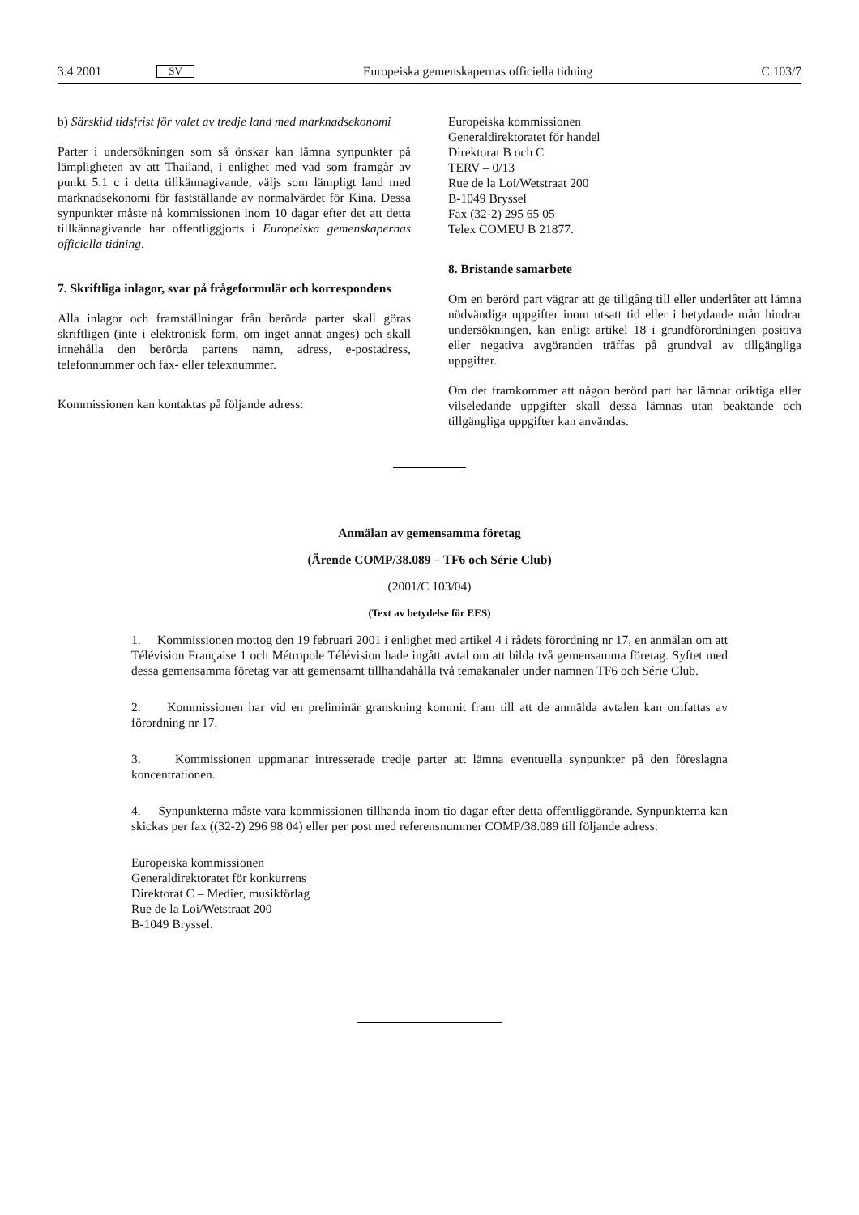3.4.2001 SV Europeiska gemenskapernas officiella tidning C 103/7
b) Särskild tidsfrist för valet av tredje land med marknadsekonomi
Parter i undersökningen som så önskar kan lämna synpunkter på lämpligheten av att Thailand, i enlighet med vad som framgår av punkt 5.1 c i detta tillkännagivande, väljs som lämpligt land med marknadsekonomi för fastställande av normalvärdet för Kina. Dessa synpunkter måste nå kommissionen inom 10 dagar efter det att detta tillkännagivande har offentliggjorts i Europeiska gemenskapernas officiella tidning.
7. Skriftliga inlagor, svar på frågeformulär och korrespondens
Alla inlagor och framställningar från berörda parter skall göras skriftligen (inte i elektronisk form, om inget annat anges) och skall innehålla den berörda partens namn, adress, e-postadress, telefonnummer och fax- eller telexnummer.
Kommissionen kan kontaktas på följande adress:
Europeiska kommissionen
Generaldirektoratet för handel
Direktorat B och C
TERV – 0/13
Rue de la Loi/Wetstraat 200
B-1049 Bryssel
Fax (32-2) 295 65 05
Telex COMEU B 21877.
8. Bristande samarbete
Om en berörd part vägrar att ge tillgång till eller underlåter att lämna nödvändiga uppgifter inom utsatt tid eller i betydande mån hindrar undersökningen, kan enligt artikel 18 i grundförordningen positiva eller negativa avgöranden träffas på grundval av tillgängliga uppgifter.
Om det framkommer att någon berörd part har lämnat oriktiga eller vilseledande uppgifter skall dessa lämnas utan beaktande och tillgängliga uppgifter kan användas.
Anmälan av gemensamma företag
(Ärende COMP/38.089 – TF6 och Série Club)
(2001/C 103/04)
(Text av betydelse för EES)
1. Kommissionen mottog den 19 februari 2001 i enlighet med artikel 4 i rådets förordning nr 17, en anmälan om att Télévision Française 1 och Métropole Télévision hade ingått avtal om att bilda två gemensamma företag. Syftet med dessa gemensamma företag var att gemensamt tillhandahålla två temakanaler under namnen TF6 och Série Club.
2. Kommissionen har vid en preliminär granskning kommit fram till att de anmälda avtalen kan omfattas av förordning nr 17.
3. Kommissionen uppmanar intresserade tredje parter att lämna eventuella synpunkter på den föreslagna koncentrationen.
4. Synpunkterna måste vara kommissionen tillhanda inom tio dagar efter detta offentliggörande. Synpunkterna kan skickas per fax ((32-2) 296 98 04) eller per post med referensnummer COMP/38.089 till följande adress:
Europeiska kommissionen
Generaldirektoratet för konkurrens
Direktorat C – Medier, musikförlag
Rue de la Loi/Wetstraat 200
B-1049 Bryssel.